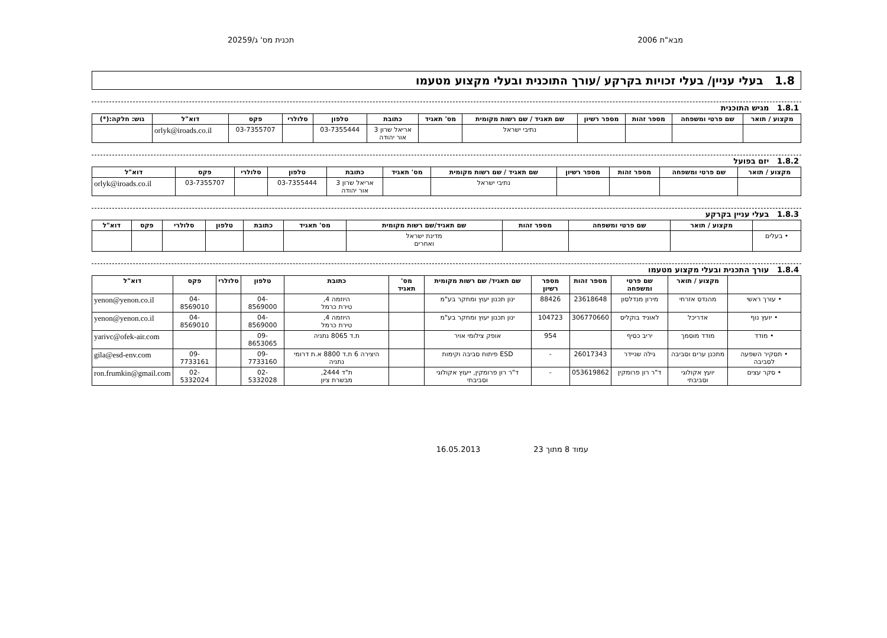מבא"ת 2006 תכנית מס' ג/20259
1.8 בעלי עניין/ בעלי זכויות בקרקע /עורך התוכנית ובעלי מקצוע מטעמו
1.8.1 מגיש התוכנית
| מקצוע / תואר | שם פרטי ומשפחה | מספר זהות | מספר רשיון | שם תאגיד / שם רשות מקומית | מס' תאגיד | כתובת | טלפון | סלולרי | פקס | דוא"ל | גוש: חלקה:(*) |
| --- | --- | --- | --- | --- | --- | --- | --- | --- | --- | --- | --- |
| | | | | נתיבי ישראל | | אריאל שרון 3 אור יהודה | 03-7355444 | | 03-7355707 | orlyk@iroads.co.il | |
1.8.2 יזם בפועל
| מקצוע / תואר | שם פרטי ומשפחה | מספר זהות | מספר רשיון | שם תאגיד / שם רשות מקומית | מס' תאגיד | כתובת | טלפון | סלולרי | פקס | דוא"ל |
| --- | --- | --- | --- | --- | --- | --- | --- | --- | --- | --- |
| | | | | נתיבי ישראל | | אריאל שרון 3 אור יהודה | 03-7355444 | | 03-7355707 | orlyk@iroads.co.il |
1.8.3 בעלי עניין בקרקע
| | מקצוע / תואר | שם פרטי ומשפחה | מספר זהות | שם תאגיד/שם רשות מקומית | מס' תאגיד | כתובת | טלפון | סלולרי | פקס | דוא"ל |
| --- | --- | --- | --- | --- | --- | --- | --- | --- | --- | --- |
| • בעלים | | | | מדינת ישראל ואחרים | | | | | | |
1.8.4 עורך התכנית ובעלי מקצוע מטעמו
| | מקצוע / תואר | שם פרטי ומשפחה | מספר זהות | מספר רשיון | שם תאגיד/ שם רשות מקומית | מס' תאגיד | כתובת | טלפון | סלולרי | פקס | דוא"ל |
| --- | --- | --- | --- | --- | --- | --- | --- | --- | --- | --- | --- |
| • עורך ראשי | מהנדס אזרחי | מירון מנדלסון | 23618648 | 88426 | ינון תכנון יעוץ ומחקר בע"מ | | היוזמה 4, טירת כרמל | 04-8569000 | | 04-8569010 | yenon@yenon.co.il |
| • יועץ נוף | אדריכל | לאוניד בוקליס | 306770660 | 104723 | ינון תכנון יעוץ ומחקר בע"מ | | היוזמה 4, טירת כרמל | 04-8569000 | | 04-8569010 | yenon@yenon.co.il |
| • מודד | מודד מוסמך | יריב כסיף | | 954 | אופק צילומי אויר | | ת.ד 8065 נתניה | 09-8653065 | | | yarivc@ofek-air.com |
| • תסקיר השפעה לסביבה | מתכנן ערים וסביבה | גילה שניידר | 26017343 | - | ESD פיתוח סביבה וקימות | | היצירה 6 ת.ד 8800 א.ת דרומי נתניה | 09-7733160 | | 09-7733161 | gila@esd-env.com |
| • סקר עצים | יועץ אקולוגי וסביבתי | ד"ר רון פרומקין | 053619862 | - | ד"ר רון פרומקין, ייעוץ אקולוגי וסביבתי | | ת"ד 2444, מבשרת ציון | 02-5332028 | | 02-5332024 | ron.frumkin@gmail.com |
עמוד 8 מתוך 23 16.05.2013